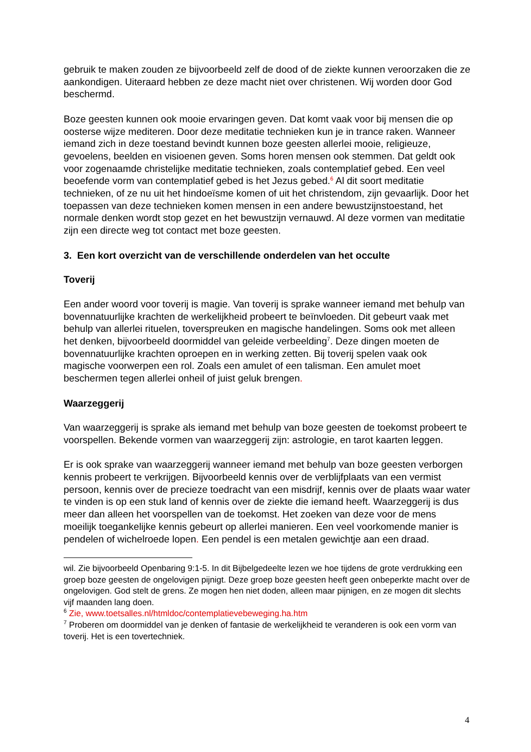gebruik te maken zouden ze bijvoorbeeld zelf de dood of de ziekte kunnen veroorzaken die ze aankondigen. Uiteraard hebben ze deze macht niet over christenen. Wij worden door God beschermd.
Boze geesten kunnen ook mooie ervaringen geven. Dat komt vaak voor bij mensen die op oosterse wijze mediteren. Door deze meditatie technieken kun je in trance raken. Wanneer iemand zich in deze toestand bevindt kunnen boze geesten allerlei mooie, religieuze, gevoelens, beelden en visioenen geven. Soms horen mensen ook stemmen. Dat geldt ook voor zogenaamde christelijke meditatie technieken, zoals contemplatief gebed. Een veel beoefende vorm van contemplatief gebed is het Jezus gebed.<sup>6</sup> Al dit soort meditatie technieken, of ze nu uit het hindoeïsme komen of uit het christendom, zijn gevaarlijk. Door het toepassen van deze technieken komen mensen in een andere bewustzijnstoestand, het normale denken wordt stop gezet en het bewustzijn vernauwd. Al deze vormen van meditatie zijn een directe weg tot contact met boze geesten.
3. Een kort overzicht van de verschillende onderdelen van het occulte
Toverij
Een ander woord voor toverij is magie. Van toverij is sprake wanneer iemand met behulp van bovennatuurlijke krachten de werkelijkheid probeert te beïnvloeden. Dit gebeurt vaak met behulp van allerlei rituelen, toverspreuken en magische handelingen. Soms ook met alleen het denken, bijvoorbeeld doormiddel van geleide verbeelding<sup>7</sup>. Deze dingen moeten de bovennatuurlijke krachten oproepen en in werking zetten. Bij toverij spelen vaak ook magische voorwerpen een rol. Zoals een amulet of een talisman. Een amulet moet beschermen tegen allerlei onheil of juist geluk brengen.
Waarzeggerij
Van waarzeggerij is sprake als iemand met behulp van boze geesten de toekomst probeert te voorspellen. Bekende vormen van waarzeggerij zijn: astrologie, en tarot kaarten leggen.
Er is ook sprake van waarzeggerij wanneer iemand met behulp van boze geesten verborgen kennis probeert te verkrijgen. Bijvoorbeeld kennis over de verblijfplaats van een vermist persoon, kennis over de precieze toedracht van een misdrijf, kennis over de plaats waar water te vinden is op een stuk land of kennis over de ziekte die iemand heeft. Waarzeggerij is dus meer dan alleen het voorspellen van de toekomst. Het zoeken van deze voor de mens moeilijk toegankelijke kennis gebeurt op allerlei manieren. Een veel voorkomende manier is pendelen of wichelroede lopen. Een pendel is een metalen gewichtje aan een draad.
wil. Zie bijvoorbeeld Openbaring 9:1-5. In dit Bijbelgedeelte lezen we hoe tijdens de grote verdrukking een groep boze geesten de ongelovigen pijnigt. Deze groep boze geesten heeft geen onbeperkte macht over de ongelovigen. God stelt de grens. Ze mogen hen niet doden, alleen maar pijnigen, en ze mogen dit slechts vijf maanden lang doen.
<sup>6</sup> Zie, www.toetsalles.nl/htmldoc/contemplatievebeweging.ha.htm
<sup>7</sup> Proberen om doormiddel van je denken of fantasie de werkelijkheid te veranderen is ook een vorm van toverij. Het is een tovertechniek.
4